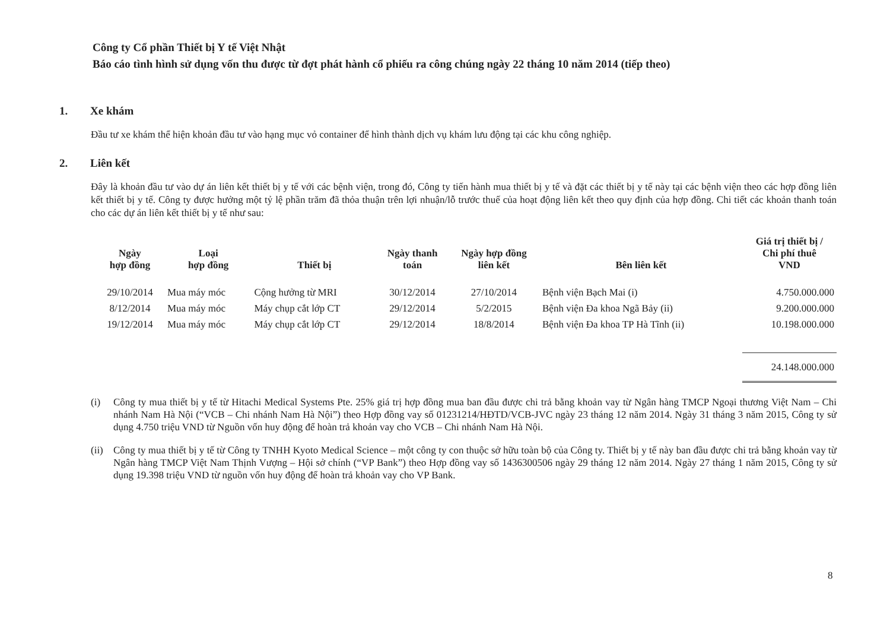Công ty Cổ phần Thiết bị Y tế Việt Nhật
Báo cáo tình hình sử dụng vốn thu được từ đợt phát hành cổ phiếu ra công chúng ngày 22 tháng 10 năm 2014 (tiếp theo)
1. Xe khám
Đầu tư xe khám thể hiện khoản đầu tư vào hạng mục vỏ container để hình thành dịch vụ khám lưu động tại các khu công nghiệp.
2. Liên kết
Đây là khoản đầu tư vào dự án liên kết thiết bị y tế với các bệnh viện, trong đó, Công ty tiến hành mua thiết bị y tế và đặt các thiết bị y tế này tại các bệnh viện theo các hợp đồng liên kết thiết bị y tế. Công ty được hưởng một tỷ lệ phần trăm đã thỏa thuận trên lợi nhuận/lỗ trước thuế của hoạt động liên kết theo quy định của hợp đồng. Chi tiết các khoản thanh toán cho các dự án liên kết thiết bị y tế như sau:
| Ngày hợp đồng | Loại hợp đồng | Thiết bị | Ngày thanh toán | Ngày hợp đồng liên kết | Bên liên kết | Giá trị thiết bị / Chi phí thuê VND |
| --- | --- | --- | --- | --- | --- | --- |
| 29/10/2014 | Mua máy móc | Cộng hưởng từ MRI | 30/12/2014 | 27/10/2014 | Bệnh viện Bạch Mai (i) | 4.750.000.000 |
| 8/12/2014 | Mua máy móc | Máy chụp cắt lớp CT | 29/12/2014 | 5/2/2015 | Bệnh viện Đa khoa Ngã Bảy (ii) | 9.200.000.000 |
| 19/12/2014 | Mua máy móc | Máy chụp cắt lớp CT | 29/12/2014 | 18/8/2014 | Bệnh viện Đa khoa TP Hà Tĩnh (ii) | 10.198.000.000 |
| | | | | | | 24.148.000.000 |
(i) Công ty mua thiết bị y tế từ Hitachi Medical Systems Pte. 25% giá trị hợp đồng mua ban đầu được chi trả bằng khoản vay từ Ngân hàng TMCP Ngoại thương Việt Nam – Chi nhánh Nam Hà Nội (“VCB – Chi nhánh Nam Hà Nội”) theo Hợp đồng vay số 01231214/HĐTD/VCB-JVC ngày 23 tháng 12 năm 2014. Ngày 31 tháng 3 năm 2015, Công ty sử dụng 4.750 triệu VND từ Nguồn vốn huy động để hoàn trả khoản vay cho VCB – Chi nhánh Nam Hà Nội.
(ii)
Công ty mua thiết bị y tế từ Công ty TNHH Kyoto Medical Science – một công ty con thuộc sở hữu toàn bộ của Công ty. Thiết bị y tế này ban đầu được chi trả bằng khoản vay từ Ngân hàng TMCP Việt Nam Thịnh Vượng – Hội sở chính (“VP Bank”) theo Hợp đồng vay số 1436300506 ngày 29 tháng 12 năm 2014. Ngày 27 tháng 1 năm 2015, Công ty sử dụng 19.398 triệu VND từ nguồn vốn huy động để hoàn trả khoản vay cho VP Bank.
8